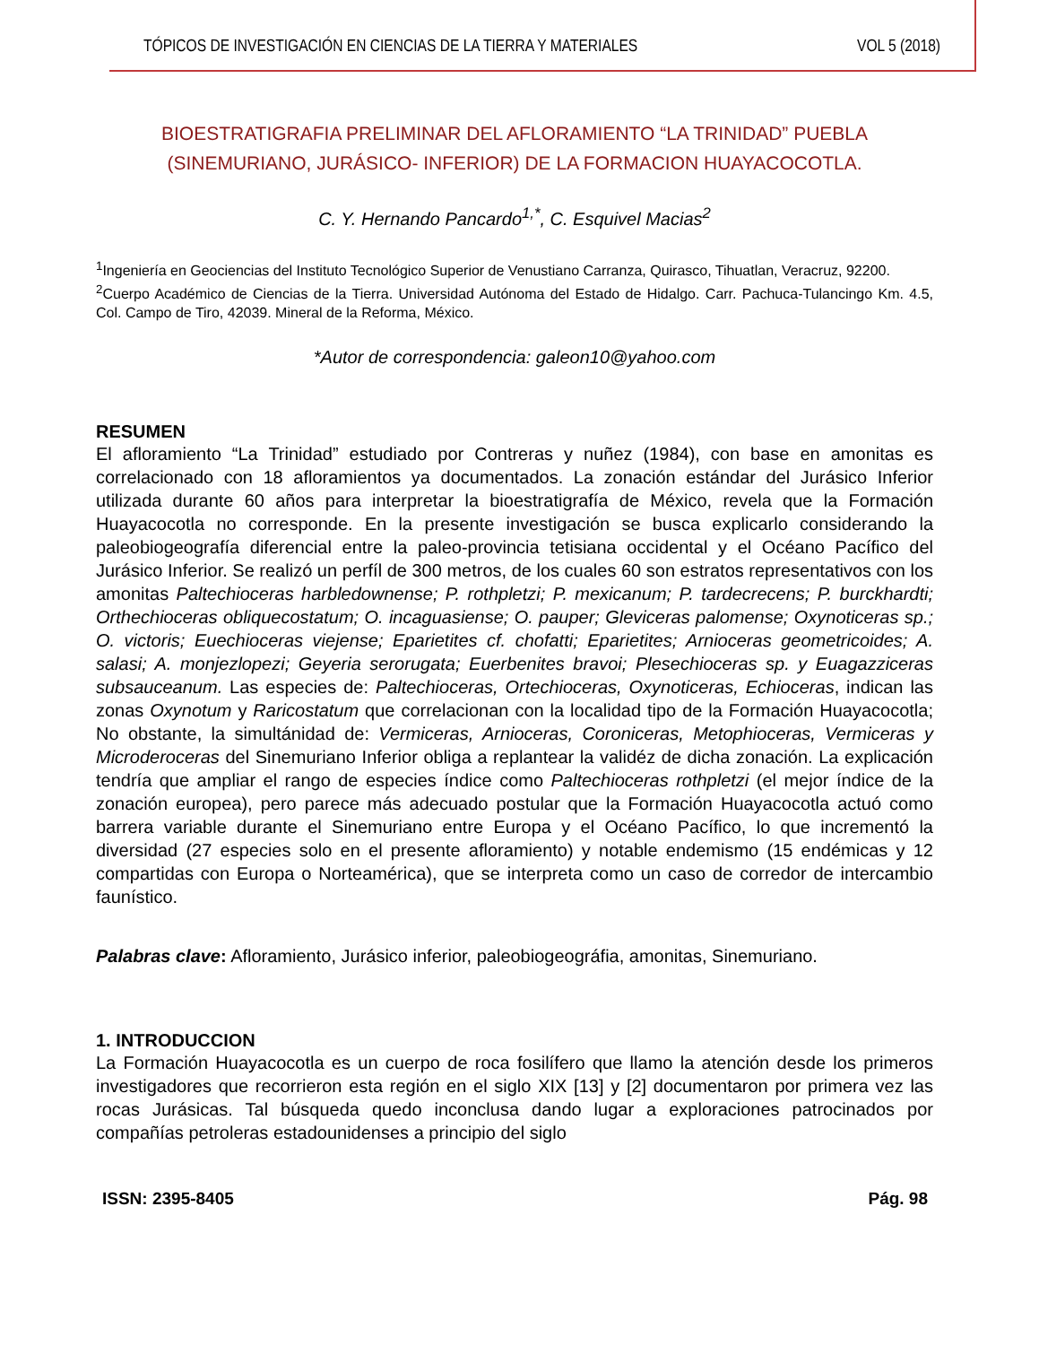TÓPICOS DE INVESTIGACIÓN EN CIENCIAS DE LA TIERRA Y MATERIALES VOL 5 (2018)
BIOESTRATIGRAFIA PRELIMINAR DEL AFLORAMIENTO “LA TRINIDAD” PUEBLA
(SINEMURIANO, JURÁSICO- INFERIOR) DE LA FORMACION HUAYACOCOTLA.
C. Y. Hernando Pancardo<sup>1,*</sup>, C. Esquivel Macias<sup>2</sup>
<sup>1</sup> Ingeniería en Geociencias del Instituto Tecnológico Superior de Venustiano Carranza, Quirasco, Tihuatlan, Veracruz, 92200.
<sup>2</sup> Cuerpo Académico de Ciencias de la Tierra. Universidad Autónoma del Estado de Hidalgo. Carr. Pachuca-Tulancingo Km. 4.5, Col. Campo de Tiro, 42039. Mineral de la Reforma, México.
*Autor de correspondencia: galeon10@yahoo.com
RESUMEN
El afloramiento “La Trinidad” estudiado por Contreras y nuñez (1984), con base en amonitas es correlacionado con 18 afloramientos ya documentados. La zonación estándar del Jurásico Inferior utilizada durante 60 años para interpretar la bioestratigrafía de México, revela que la Formación Huayacocotla no corresponde. En la presente investigación se busca explicarlo considerando la paleobiogeografía diferencial entre la paleo-provincia tetisiana occidental y el Océano Pacífico del Jurásico Inferior. Se realizó un perfíl de 300 metros, de los cuales 60 son estratos representativos con los amonitas Paltechioceras harbledownense; P. rothpletzi; P. mexicanum; P. tardecrecens; P. burckhardti; Orthechioceras obliquecostatum; O. incaguasiense; O. pauper; Gleviceras palomense; Oxynoticeras sp.; O. victoris; Euechioceras viejense; Eparietites cf. chofatti; Eparietites; Arnioceras geometricoides; A. salasi; A. monjezlopezi; Geyeria serorugata; Euerbenites bravoi; Plesechioceras sp. y Euagazziceras subsauceanum. Las especies de: Paltechioceras, Ortechioceras, Oxynoticeras, Echioceras, indican las zonas Oxynotum y Raricostatum que correlacionan con la localidad tipo de la Formación Huayacocotla; No obstante, la simultánidad de: Vermiceras, Arnioceras, Coroniceras, Metophioceras, Vermiceras y Microderoceras del Sinemuriano Inferior obliga a replantear la validéz de dicha zonación. La explicación tendría que ampliar el rango de especies índice como Paltechioceras rothpletzi (el mejor índice de la zonación europea), pero parece más adecuado postular que la Formación Huayacocotla actuó como barrera variable durante el Sinemuriano entre Europa y el Océano Pacífico, lo que incrementó la diversidad (27 especies solo en el presente afloramiento) y notable endemismo (15 endémicas y 12 compartidas con Europa o Norteamérica), que se interpreta como un caso de corredor de intercambio faunístico.
Palabras clave: Afloramiento, Jurásico inferior, paleobiogeográfia, amonitas, Sinemuriano.
1. INTRODUCCION
La Formación Huayacocotla es un cuerpo de roca fosilífero que llamo la atención desde los primeros investigadores que recorrieron esta región en el siglo XIX [13] y [2] documentaron por primera vez las rocas Jurásicas. Tal búsqueda quedo inconclusa dando lugar a exploraciones patrocinados por compañías petroleras estadounidenses a principio del siglo
ISSN: 2395-8405 Pág. 98